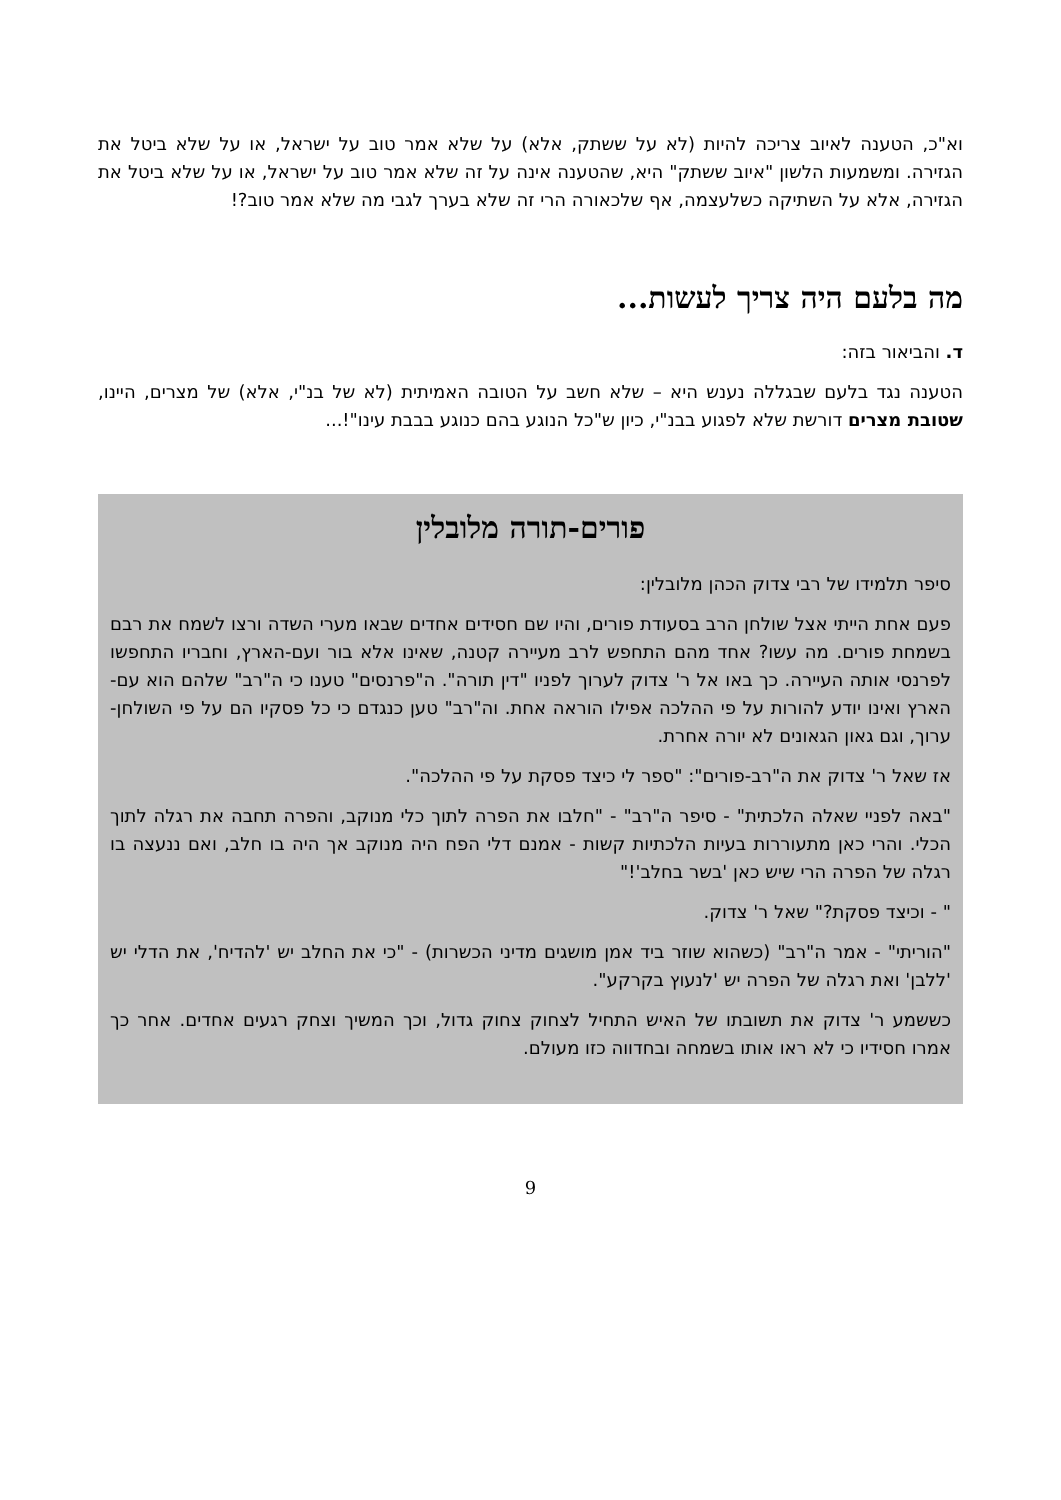וא"כ, הטענה לאיוב צריכה להיות (לא על ששתק, אלא) על שלא אמר טוב על ישראל, או על שלא ביטל את הגזירה. ומשמעות הלשון "איוב ששתק" היא, שהטענה אינה על זה שלא אמר טוב על ישראל, או על שלא ביטל את הגזירה, אלא על השתיקה כשלעצמה, אף שלכאורה הרי זה שלא בערך לגבי מה שלא אמר טוב?!
מה בלעם היה צריך לעשות...
ד. והביאור בזה:
הטענה נגד בלעם שבגללה נענש היא – שלא חשב על הטובה האמיתית (לא של בנ"י, אלא) של מצרים, היינו, שטובת מצרים דורשת שלא לפגוע בבנ"י, כיון ש"כל הנוגע בהם כנוגע בבבת עינו"!...
פורים-תורה מלובלין
סיפר תלמידו של רבי צדוק הכהן מלובלין:
פעם אחת הייתי אצל שולחן הרב בסעודת פורים, והיו שם חסידים אחדים שבאו מערי השדה ורצו לשמח את רבם בשמחת פורים. מה עשו? אחד מהם התחפש לרב מעיירה קטנה, שאינו אלא בור ועם-הארץ, וחבריו התחפשו לפרנסי אותה העיירה. כך באו אל ר' צדוק לערוך לפניו "דין תורה". ה"פרנסים" טענו כי ה"רב" שלהם הוא עם-הארץ ואינו יודע להורות על פי ההלכה אפילו הוראה אחת. וה"רב" טען כנגדם כי כל פסקיו הם על פי השולחן-ערוך, וגם גאון הגאונים לא יורה אחרת.
אז שאל ר' צדוק את ה"רב-פורים": "ספר לי כיצד פסקת על פי ההלכה".
"באה לפניי שאלה הלכתית" - סיפר ה"רב" - "חלבו את הפרה לתוך כלי מנוקב, והפרה תחבה את רגלה לתוך הכלי. והרי כאן מתעוררות בעיות הלכתיות קשות - אמנם דלי הפח היה מנוקב אך היה בו חלב, ואם ננעצה בו רגלה של הפרה הרי שיש כאן 'בשר בחלב'!"
" - וכיצד פסקת?" שאל ר' צדוק.
"הוריתי" - אמר ה"רב" (כשהוא שוזר ביד אמן מושגים מדיני הכשרות) - "כי את החלב יש 'להדיח', את הדלי יש 'ללבן' ואת רגלה של הפרה יש 'לנעוץ בקרקע".
כששמע ר' צדוק את תשובתו של האיש התחיל לצחוק צחוק גדול, וכך המשיך וצחק רגעים אחדים. אחר כך אמרו חסידיו כי לא ראו אותו בשמחה ובחדווה כזו מעולם.
9